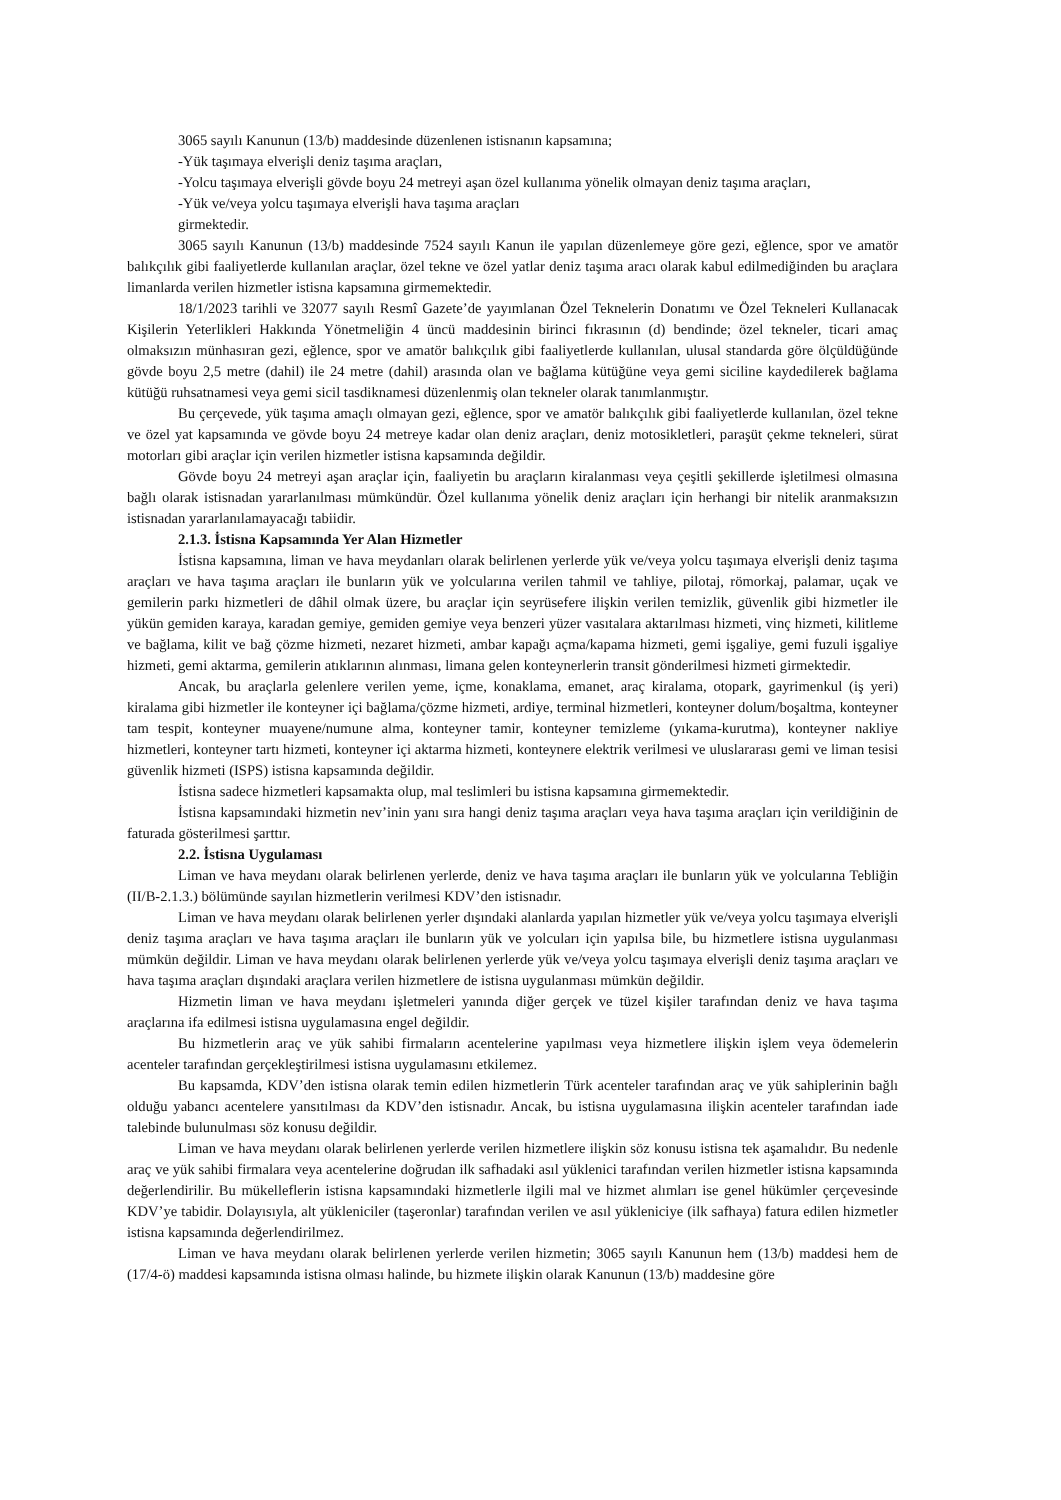3065 sayılı Kanunun (13/b) maddesinde düzenlenen istisnanın kapsamına;
-Yük taşımaya elverişli deniz taşıma araçları,
-Yolcu taşımaya elverişli gövde boyu 24 metreyi aşan özel kullanıma yönelik olmayan deniz taşıma araçları,
-Yük ve/veya yolcu taşımaya elverişli hava taşıma araçları
girmektedir.
3065 sayılı Kanunun (13/b) maddesinde 7524 sayılı Kanun ile yapılan düzenlemeye göre gezi, eğlence, spor ve amatör balıkçılık gibi faaliyetlerde kullanılan araçlar, özel tekne ve özel yatlar deniz taşıma aracı olarak kabul edilmediğinden bu araçlara limanlarda verilen hizmetler istisna kapsamına girmemektedir.
18/1/2023 tarihli ve 32077 sayılı Resmî Gazete’de yayımlanan Özel Teknelerin Donatımı ve Özel Tekneleri Kullanacak Kişilerin Yeterlikleri Hakkında Yönetmeliğin 4 üncü maddesinin birinci fıkrasının (d) bendinde; özel tekneler, ticari amaç olmaksızın münhasıran gezi, eğlence, spor ve amatör balıkçılık gibi faaliyetlerde kullanılan, ulusal standarda göre ölçüldüğünde gövde boyu 2,5 metre (dahil) ile 24 metre (dahil) arasında olan ve bağlama kütüğüne veya gemi siciline kaydedilerek bağlama kütüğü ruhsatnamesi veya gemi sicil tasdiknamesi düzenlenmiş olan tekneler olarak tanımlanmıştır.
Bu çerçevede, yük taşıma amaçlı olmayan gezi, eğlence, spor ve amatör balıkçılık gibi faaliyetlerde kullanılan, özel tekne ve özel yat kapsamında ve gövde boyu 24 metreye kadar olan deniz araçları, deniz motosikletleri, paraşüt çekme tekneleri, sürat motorları gibi araçlar için verilen hizmetler istisna kapsamında değildir.
Gövde boyu 24 metreyi aşan araçlar için, faaliyetin bu araçların kiralanması veya çeşitli şekillerde işletilmesi olmasına bağlı olarak istisnadan yararlanılması mümkündür. Özel kullanıma yönelik deniz araçları için herhangi bir nitelik aranmaksızın istisnadan yararlanılamayacağı tabiidir.
2.1.3. İstisna Kapsamında Yer Alan Hizmetler
İstisna kapsamına, liman ve hava meydanları olarak belirlenen yerlerde yük ve/veya yolcu taşımaya elverişli deniz taşıma araçları ve hava taşıma araçları ile bunların yük ve yolcularına verilen tahmil ve tahliye, pilotaj, römorkaj, palamar, uçak ve gemilerin parkı hizmetleri de dâhil olmak üzere, bu araçlar için seyrüsefere ilişkin verilen temizlik, güvenlik gibi hizmetler ile yükün gemiden karaya, karadan gemiye, gemiden gemiye veya benzeri yüzer vasıtalara aktarılması hizmeti, vinç hizmeti, kilitleme ve bağlama, kilit ve bağ çözme hizmeti, nezaret hizmeti, ambar kapağı açma/kapama hizmeti, gemi işgaliye, gemi fuzuli işgaliye hizmeti, gemi aktarma, gemilerin atıklarının alınması, limana gelen konteynerlerin transit gönderilmesi hizmeti girmektedir.
Ancak, bu araçlarla gelenlere verilen yeme, içme, konaklama, emanet, araç kiralama, otopark, gayrimenkul (iş yeri) kiralama gibi hizmetler ile konteyner içi bağlama/çözme hizmeti, ardiye, terminal hizmetleri, konteyner dolum/boşaltma, konteyner tam tespit, konteyner muayene/numune alma, konteyner tamir, konteyner temizleme (yıkama-kurutma), konteyner nakliye hizmetleri, konteyner tartı hizmeti, konteyner içi aktarma hizmeti, konteynere elektrik verilmesi ve uluslararası gemi ve liman tesisi güvenlik hizmeti (ISPS) istisna kapsamında değildir.
İstisna sadece hizmetleri kapsamakta olup, mal teslimleri bu istisna kapsamına girmemektedir.
İstisna kapsamındaki hizmetin nev’inin yanı sıra hangi deniz taşıma araçları veya hava taşıma araçları için verildiğinin de faturada gösterilmesi şarttır.
2.2. İstisna Uygulaması
Liman ve hava meydanı olarak belirlenen yerlerde, deniz ve hava taşıma araçları ile bunların yük ve yolcularına Tebliğin (II/B-2.1.3.) bölümünde sayılan hizmetlerin verilmesi KDV’den istisnadır.
Liman ve hava meydanı olarak belirlenen yerler dışındaki alanlarda yapılan hizmetler yük ve/veya yolcu taşımaya elverişli deniz taşıma araçları ve hava taşıma araçları ile bunların yük ve yolcuları için yapılsa bile, bu hizmetlere istisna uygulanması mümkün değildir. Liman ve hava meydanı olarak belirlenen yerlerde yük ve/veya yolcu taşımaya elverişli deniz taşıma araçları ve hava taşıma araçları dışındaki araçlara verilen hizmetlere de istisna uygulanması mümkün değildir.
Hizmetin liman ve hava meydanı işletmeleri yanında diğer gerçek ve tüzel kişiler tarafından deniz ve hava taşıma araçlarına ifa edilmesi istisna uygulamasına engel değildir.
Bu hizmetlerin araç ve yük sahibi firmaların acentelerine yapılması veya hizmetlere ilişkin işlem veya ödemelerin acenteler tarafından gerçekleştirilmesi istisna uygulamasını etkilemez.
Bu kapsamda, KDV’den istisna olarak temin edilen hizmetlerin Türk acenteler tarafından araç ve yük sahiplerinin bağlı olduğu yabancı acentelere yansıtılması da KDV’den istisnadır. Ancak, bu istisna uygulamasına ilişkin acenteler tarafından iade talebinde bulunulması söz konusu değildir.
Liman ve hava meydanı olarak belirlenen yerlerde verilen hizmetlere ilişkin söz konusu istisna tek aşamalıdır. Bu nedenle araç ve yük sahibi firmalara veya acentelerine doğrudan ilk safhadaki asıl yüklenici tarafından verilen hizmetler istisna kapsamında değerlendirilir. Bu mükelleflerin istisna kapsamındaki hizmetlerle ilgili mal ve hizmet alımları ise genel hükümler çerçevesinde KDV’ye tabidir. Dolayısıyla, alt yükleniciler (taşeronlar) tarafından verilen ve asıl yükleniciye (ilk safhaya) fatura edilen hizmetler istisna kapsamında değerlendirilmez.
Liman ve hava meydanı olarak belirlenen yerlerde verilen hizmetin; 3065 sayılı Kanunun hem (13/b) maddesi hem de (17/4-ö) maddesi kapsamında istisna olması halinde, bu hizmete ilişkin olarak Kanunun (13/b) maddesine göre